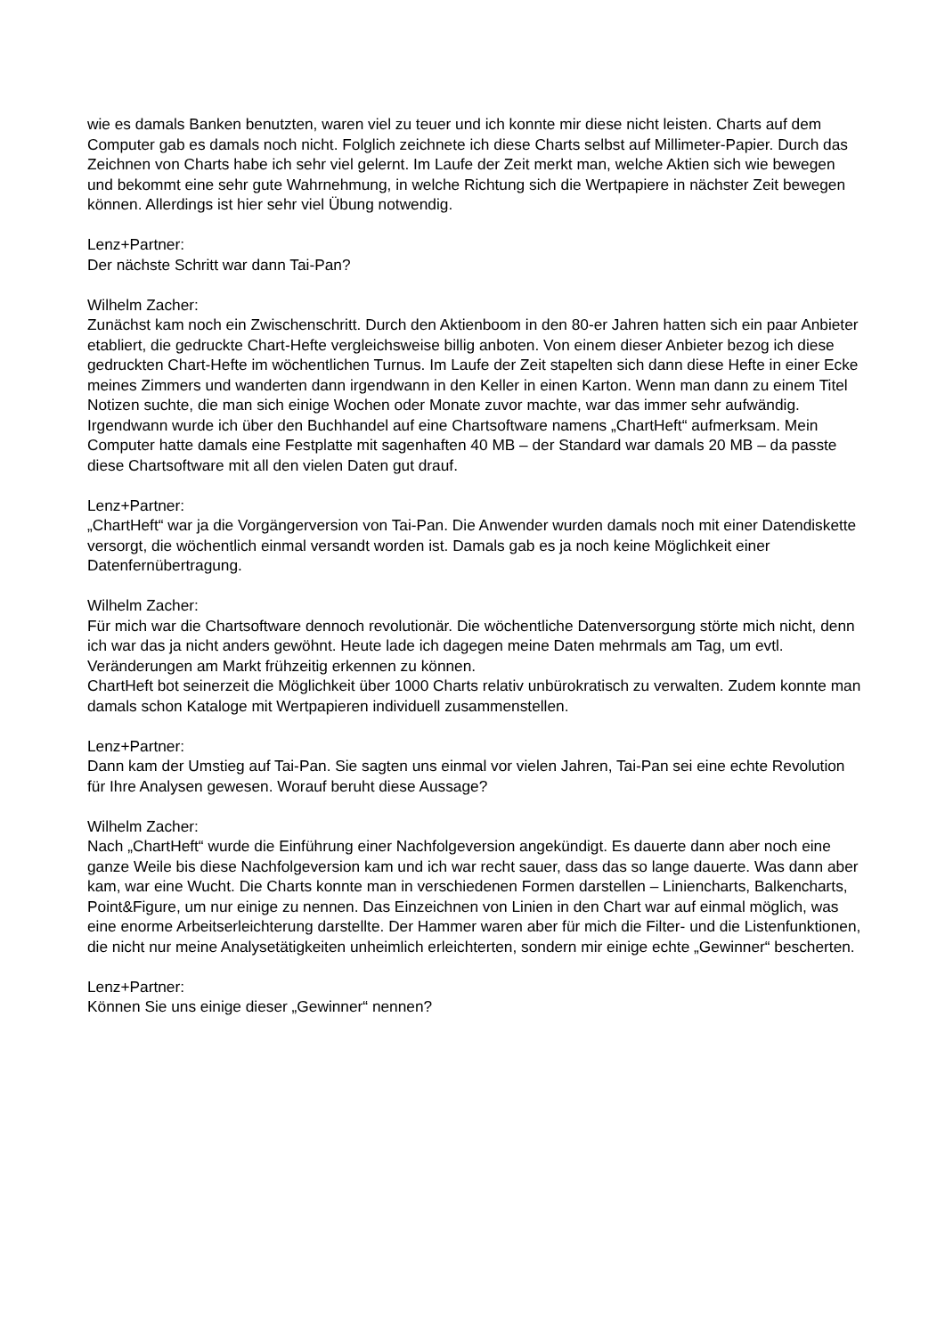wie es damals Banken benutzten, waren viel zu teuer und ich konnte mir diese nicht leisten. Charts auf dem Computer gab es damals noch nicht. Folglich zeichnete ich diese Charts selbst auf Millimeter-Papier. Durch das Zeichnen von Charts habe ich sehr viel gelernt. Im Laufe der Zeit merkt man, welche Aktien sich wie bewegen und bekommt eine sehr gute Wahrnehmung, in welche Richtung sich die Wertpapiere in nächster Zeit bewegen können. Allerdings ist hier sehr viel Übung notwendig.
Lenz+Partner:
Der nächste Schritt war dann Tai-Pan?
Wilhelm Zacher:
Zunächst kam noch ein Zwischenschritt. Durch den Aktienboom in den 80-er Jahren hatten sich ein paar Anbieter etabliert, die gedruckte Chart-Hefte vergleichsweise billig anboten. Von einem dieser Anbieter bezog ich diese gedruckten Chart-Hefte im wöchentlichen Turnus. Im Laufe der Zeit stapelten sich dann diese Hefte in einer Ecke meines Zimmers und wanderten dann irgendwann in den Keller in einen Karton. Wenn man dann zu einem Titel Notizen suchte, die man sich einige Wochen oder Monate zuvor machte, war das immer sehr aufwändig. Irgendwann wurde ich über den Buchhandel auf eine Chartsoftware namens „ChartHeft“ aufmerksam. Mein Computer hatte damals eine Festplatte mit sagenhaften 40 MB – der Standard war damals 20 MB – da passte diese Chartsoftware mit all den vielen Daten gut drauf.
Lenz+Partner:
„ChartHeft“ war ja die Vorgängerversion von Tai-Pan. Die Anwender wurden damals noch mit einer Datendiskette versorgt, die wöchentlich einmal versandt worden ist. Damals gab es ja noch keine Möglichkeit einer Datenfernübertragung.
Wilhelm Zacher:
Für mich war die Chartsoftware dennoch revolutionär. Die wöchentliche Datenversorgung störte mich nicht, denn ich war das ja nicht anders gewöhnt. Heute lade ich dagegen meine Daten mehrmals am Tag, um evtl. Veränderungen am Markt frühzeitig erkennen zu können.
ChartHeft bot seinerzeit die Möglichkeit über 1000 Charts relativ unbürokratisch zu verwalten. Zudem konnte man damals schon Kataloge mit Wertpapieren individuell zusammenstellen.
Lenz+Partner:
Dann kam der Umstieg auf Tai-Pan. Sie sagten uns einmal vor vielen Jahren, Tai-Pan sei eine echte Revolution für Ihre Analysen gewesen. Worauf beruht diese Aussage?
Wilhelm Zacher:
Nach „ChartHeft“ wurde die Einführung einer Nachfolgeversion angekündigt. Es dauerte dann aber noch eine ganze Weile bis diese Nachfolgeversion kam und ich war recht sauer, dass das so lange dauerte. Was dann aber kam, war eine Wucht. Die Charts konnte man in verschiedenen Formen darstellen – Liniencharts, Balkencharts, Point&Figure, um nur einige zu nennen. Das Einzeichnen von Linien in den Chart war auf einmal möglich, was eine enorme Arbeitserleichterung darstellte. Der Hammer waren aber für mich die Filter- und die Listenfunktionen, die nicht nur meine Analysetätigkeiten unheimlich erleichterten, sondern mir einige echte „Gewinner“ bescherten.
Lenz+Partner:
Können Sie uns einige dieser „Gewinner“ nennen?